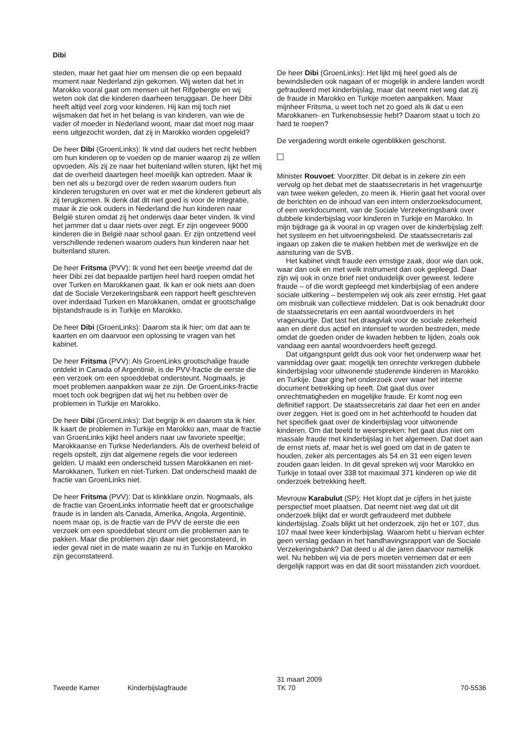Dibi
steden, maar het gaat hier om mensen die op een bepaald moment naar Nederland zijn gekomen. Wij weten dat het in Marokko vooral gaat om mensen uit het Rifgebergte en wij weten ook dat die kinderen daarheen teruggaan. De heer Dibi heeft altijd veel zorg voor kinderen. Hij kan mij toch niet wijsmaken dat het in het belang is van kinderen, van wie de vader of moeder in Nederland woont, maar dat moet nog maar eens uitgezocht worden, dat zij in Marokko worden opgeleid?
De heer Dibi (GroenLinks): Ik vind dat ouders het recht hebben om hun kinderen op te voeden op de manier waarop zij ze willen opvoeden. Als zij ze naar het buitenland willen sturen, lijkt het mij dat de overheid daartegen heel moeilijk kan optreden. Maar ik ben net als u bezorgd over de reden waarom ouders hun kinderen terugsturen en over wat er met die kinderen gebeurt als zij terugkomen. Ik denk dat dit niet goed is voor de integratie, maar ik zie ook ouders in Nederland die hun kinderen naar België sturen omdat zij het onderwijs daar beter vinden. Ik vind het jammer dat u daar niets over zegt. Er zijn ongeveer 9000 kinderen die in België naar school gaan. Er zijn ontzettend veel verschillende redenen waarom ouders hun kinderen naar het buitenland sturen.
De heer Fritsma (PVV): Ik vond het een beetje vreemd dat de heer Dibi zei dat bepaalde partijen heel hard roepen omdat het over Turken en Marokkanen gaat. Ik kan er ook niets aan doen dat de Sociale Verzekeringsbank een rapport heeft geschreven over inderdaad Turken en Marokkanen, omdat er grootschalige bijstandsfraude is in Turkije en Marokko.
De heer Dibi (GroenLinks): Daarom sta ik hier; om dat aan te kaarten en om daarvoor een oplossing te vragen van het kabinet.
De heer Fritsma (PVV): Als GroenLinks grootschalige fraude ontdekt in Canada of Argentinië, is de PVV-fractie de eerste die een verzoek om een spoeddebat ondersteunt. Nogmaals, je moet problemen aanpakken waar ze zijn. De GroenLinks-fractie moet toch ook begrijpen dat wij het nu hebben over de problemen in Turkije en Marokko.
De heer Dibi (GroenLinks): Dat begrijp ik en daarom sta ik hier. Ik kaart de problemen in Turkije en Marokko aan, maar de fractie van GroenLinks kijkt heel anders naar uw favoriete speeltje; Marokkaanse en Turkse Nederlanders. Als de overheid beleid of regels opstelt, zijn dat algemene regels die voor iedereen gelden. U maakt een onderscheid tussen Marokkanen en niet-Marokkanen, Turken en niet-Turken. Dat onderscheid maakt de fractie van GroenLinks niet.
De heer Fritsma (PVV): Dat is klinkklare onzin. Nogmaals, als de fractie van GroenLinks informatie heeft dat er grootschalige fraude is in landen als Canada, Amerika, Angola, Argentinië, noem maar op, is de fractie van de PVV de eerste die een verzoek om een spoeddebat steunt om die problemen aan te pakken. Maar die problemen zijn daar niet geconstateerd, in ieder geval niet in de mate waarin ze nu in Turkije en Marokko zijn geconstateerd.
De heer Dibi (GroenLinks): Het lijkt mij heel goed als de bewindslieden ook nagaan of er mogelijk in andere landen wordt gefraudeerd met kinderbijslag, maar dat neemt niet weg dat zij de fraude in Marokko en Turkije moeten aanpakken. Maar mijnheer Fritsma, u weet toch net zo goed als ik dat u een Marokkanen- en Turkenobsessie hebt? Daarom staat u toch zo hard te roepen?
De vergadering wordt enkele ogenblikken geschorst.
Minister Rouvoet: Voorzitter. Dit debat is in zekere zin een vervolg op het debat met de staatssecretaris in het vragenuurtje van twee weken geleden, zo meen ik. Hierin gaat het vooral over de berichten en de inhoud van een intern onderzoeksdocument, of een werkdocument, van de Sociale Verzekeringsbank over dubbele kinderbijslag voor kinderen in Turkije en Marokko. In mijn bijdrage ga ik vooral in op vragen over de kinderbijslag zelf: het systeem en het uitvoeringsbeleid. De staatssecretaris zal ingaan op zaken die te maken hebben met de werkwijze en de aansturing van de SVB.
Het kabinet vindt fraude een ernstige zaak, door wie dan ook, waar dan ook en met welk instrument dan ook gepleegd. Daar zijn wij ook in onze brief niet onduidelijk over geweest. Iedere fraude – of die wordt gepleegd met kinderbijslag of een andere sociale uitkering – bestempelen wij ook als zeer ernstig. Het gaat om misbruik van collectieve middelen. Dat is ook benadrukt door de staatssecretaris en een aantal woordvoerders in het vragenuurtje. Dat tast het draagvlak voor de sociale zekerheid aan en dient dus actief en intensief te worden bestreden, mede omdat de goeden onder de kwaden hebben te lijden, zoals ook vandaag een aantal woordvoerders heeft gezegd.
Dat uitgangspunt geldt dus ook voor het onderwerp waar het vanmiddag over gaat: mogelijk ten onrechte verkregen dubbele kinderbijslag voor uitwonende studerende kinderen in Marokko en Turkije. Daar ging het onderzoek over waar het interne document betrekking op heeft. Dat gaat dus over onrechtmatigheden en mogelijke fraude. Er komt nog een definitief rapport. De staatssecretaris zal daar het een en ander over zeggen. Het is goed om in het achterhoofd te houden dat het specifiek gaat over de kinderbijslag voor uitwonende kinderen. Om dat beeld te weerspreken: het gaat dus niet om massale fraude met kinderbijslag in het algemeen. Dat doet aan de ernst niets af, maar het is wel goed om dat in de gaten te houden, zeker als percentages als 54 en 31 een eigen leven zouden gaan leiden. In dit geval spreken wij voor Marokko en Turkije in totaal over 338 tot maximaal 371 kinderen op wie dit onderzoek betrekking heeft.
Mevrouw Karabulut (SP): Het klopt dat je cijfers in het juiste perspectief moet plaatsen. Dat neemt niet weg dat uit dit onderzoek blijkt dat er wordt gefraudeerd met dubbele kinderbijslag. Zoals blijkt uit het onderzoek, zijn het er 107, dus 107 maal twee keer kinderbijslag. Waarom hebt u hiervan echter geen verslag gedaan in het handhavingsrapport van de Sociale Verzekeringsbank? Dat deed u al die jaren daarvoor namelijk wel. Nu hebben wij via de pers moeten vernemen dat er een dergelijk rapport was en dat dit soort misstanden zich voordoet.
Tweede Kamer Kinderbijslagfraude
31 maart 2009
TK 70
70-5536